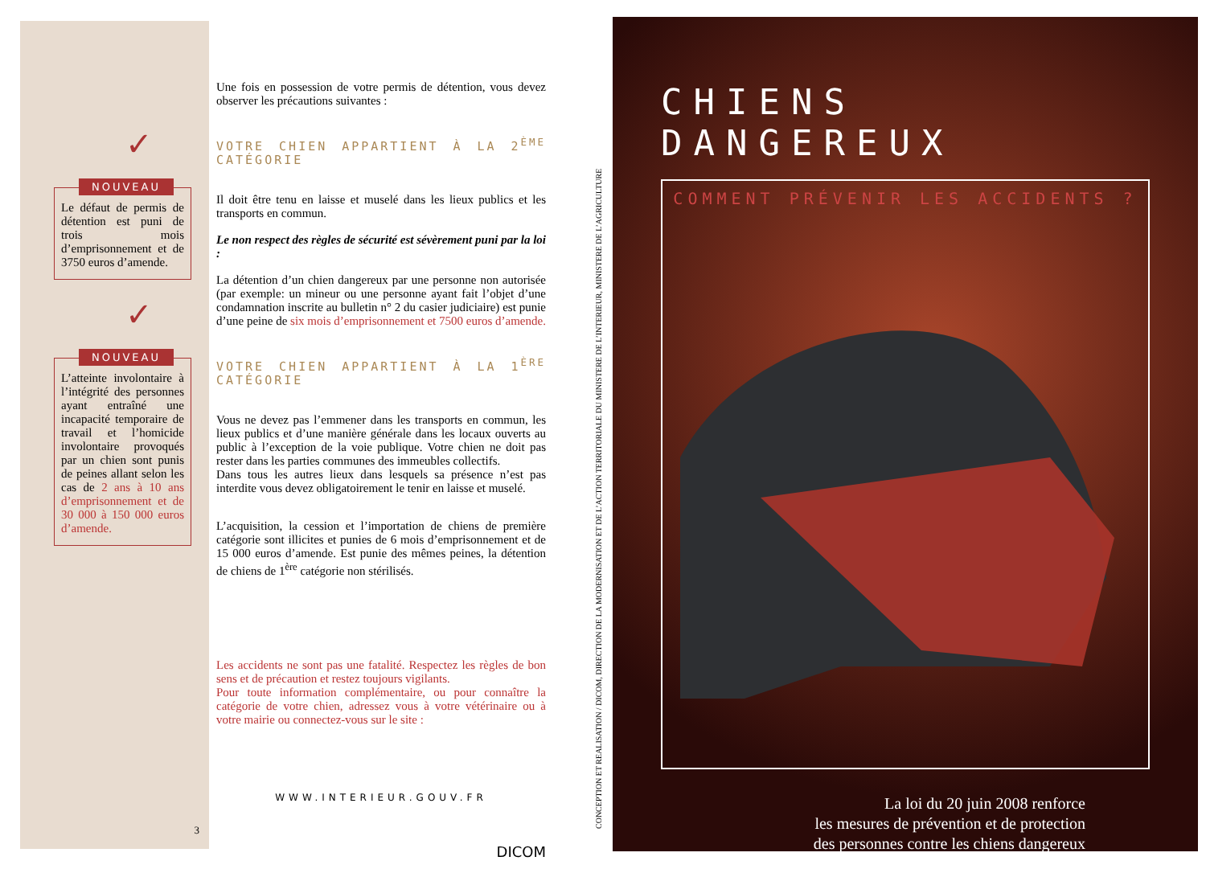✓
NOUVEAU
Le défaut de permis de détention est puni de trois mois d’emprisonnement et de 3750 euros d’amende.
✓
NOUVEAU
L’atteinte involontaire à l’intégrité des personnes ayant entraîné une incapacité temporaire de travail et l’homicide involontaire provoqués par un chien sont punis de peines allant selon les cas de 2 ans à 10 ans d’emprisonnement et de 30 000 à 150 000 euros d’amende.
3
Une fois en possession de votre permis de détention, vous devez observer les précautions suivantes :
VOTRE CHIEN APPARTIENT À LA 2<sup>ÈME</sup> CATÉGORIE
Il doit être tenu en laisse et muselé dans les lieux publics et les transports en commun.
Le non respect des règles de sécurité est sévèrement puni par la loi :
La détention d’un chien dangereux par une personne non autorisée (par exemple: un mineur ou une personne ayant fait l’objet d’une condamnation inscrite au bulletin n° 2 du casier judiciaire) est punie d’une peine de six mois d’emprisonnement et 7500 euros d’amende.
VOTRE CHIEN APPARTIENT À LA 1<sup>ÈRE</sup> CATÉGORIE
Vous ne devez pas l’emmener dans les transports en commun, les lieux publics et d’une manière générale dans les locaux ouverts au public à l’exception de la voie publique. Votre chien ne doit pas rester dans les parties communes des immeubles collectifs.
Dans tous les autres lieux dans lesquels sa présence n’est pas interdite vous devez obligatoirement le tenir en laisse et muselé.
L’acquisition, la cession et l’importation de chiens de première catégorie sont illicites et punies de 6 mois d’emprisonnement et de 15 000 euros d’amende. Est punie des mêmes peines, la détention de chiens de 1<sup>ère</sup> catégorie non stérilisés.
Les accidents ne sont pas une fatalité. Respectez les règles de bon sens et de précaution et restez toujours vigilants.
Pour toute information complémentaire, ou pour connaître la catégorie de votre chien, adressez vous à votre vétérinaire ou à votre mairie ou connectez-vous sur le site :
WWW.INTERIEUR.GOUV.FR
DICOM
CONCEPTION ET REALISATION / DICOM, DIRECTION DE LA MODERNISATION ET DE L’ACTION TERRITORIALE DU MINISTERE DE L’INTERIEUR, MINISTERE DE L’AGRICULTURE
CHIENS DANGEREUX
COMMENT PRÉVENIR LES ACCIDENTS ?
La loi du 20 juin 2008 renforce
les mesures de prévention et de protection
des personnes contre les chiens dangereux